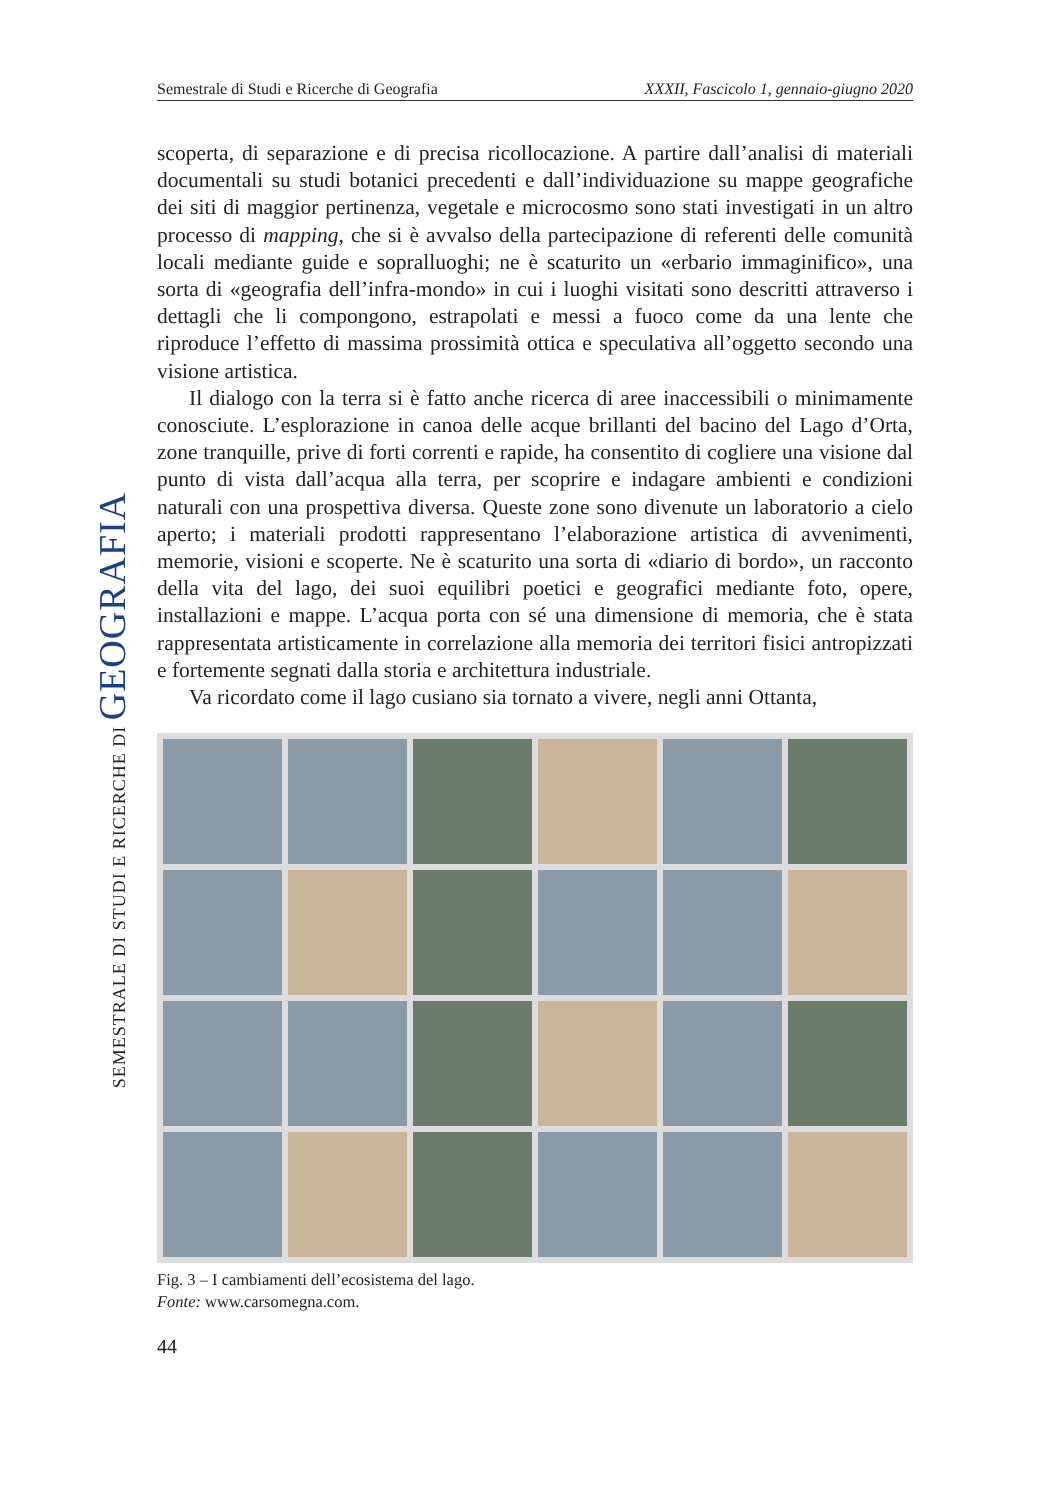Semestrale di Studi e Ricerche di Geografia XXXII, Fascicolo 1, gennaio-giugno 2020
SEMESTRALE DI STUDI E RICERCHE DI GEOGRAFIA
scoperta, di separazione e di precisa ricollocazione. A partire dall’analisi di materiali documentali su studi botanici precedenti e dall’individuazione su mappe geografiche dei siti di maggior pertinenza, vegetale e microcosmo sono stati investigati in un altro processo di mapping, che si è avvalso della partecipazione di referenti delle comunità locali mediante guide e sopralluoghi; ne è scaturito un «erbario immaginifico», una sorta di «geografia dell’infra-mondo» in cui i luoghi visitati sono descritti attraverso i dettagli che li compongono, estrapolati e messi a fuoco come da una lente che riproduce l’effetto di massima prossimità ottica e speculativa all’oggetto secondo una visione artistica.
Il dialogo con la terra si è fatto anche ricerca di aree inaccessibili o minimamente conosciute. L’esplorazione in canoa delle acque brillanti del bacino del Lago d’Orta, zone tranquille, prive di forti correnti e rapide, ha consentito di cogliere una visione dal punto di vista dall’acqua alla terra, per scoprire e indagare ambienti e condizioni naturali con una prospettiva diversa. Queste zone sono divenute un laboratorio a cielo aperto; i materiali prodotti rappresentano l’elaborazione artistica di avvenimenti, memorie, visioni e scoperte. Ne è scaturito una sorta di «diario di bordo», un racconto della vita del lago, dei suoi equilibri poetici e geografici mediante foto, opere, installazioni e mappe. L’acqua porta con sé una dimensione di memoria, che è stata rappresentata artisticamente in correlazione alla memoria dei territori fisici antropizzati e fortemente segnati dalla storia e architettura industriale.
Va ricordato come il lago cusiano sia tornato a vivere, negli anni Ottanta,
Fig. 3 – I cambiamenti dell’ecosistema del lago.
Fonte: www.carsomegna.com.
44